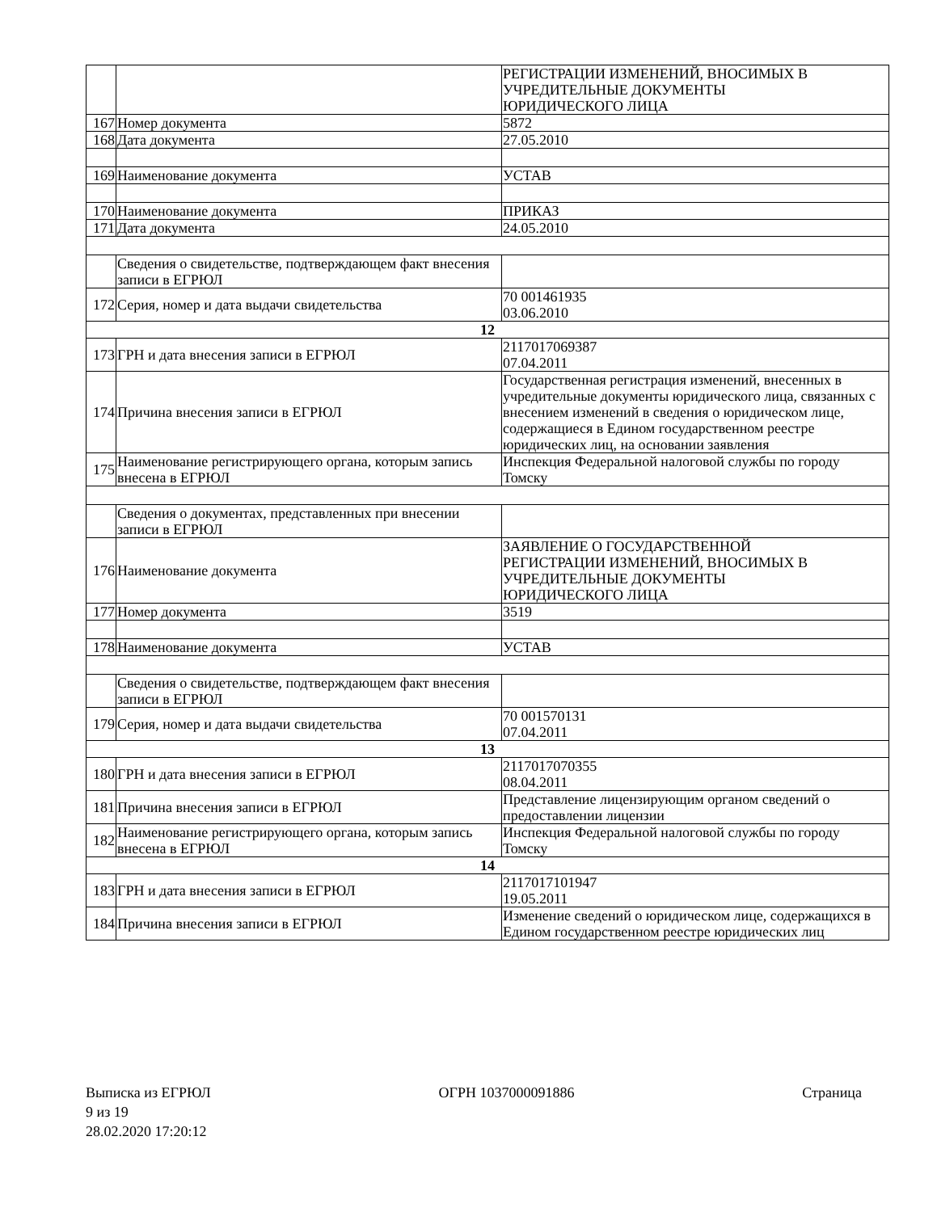| | | РЕГИСТРАЦИИ ИЗМЕНЕНИЙ, ВНОСИМЫХ В УЧРЕДИТЕЛЬНЫЕ ДОКУМЕНТЫ ЮРИДИЧЕСКОГО ЛИЦА |
| 167 | Номер документа | 5872 |
| 168 | Дата документа | 27.05.2010 |
| 169 | Наименование документа | УСТАВ |
| 170 | Наименование документа | ПРИКАЗ |
| 171 | Дата документа | 24.05.2010 |
| | Сведения о свидетельстве, подтверждающем факт внесения записи в ЕГРЮЛ | |
| 172 | Серия, номер и дата выдачи свидетельства | 70 001461935 03.06.2010 |
| 12 | | |
| 173 | ГРН и дата внесения записи в ЕГРЮЛ | 2117017069387 07.04.2011 |
| 174 | Причина внесения записи в ЕГРЮЛ | Государственная регистрация изменений, внесенных в учредительные документы юридического лица, связанных с внесением изменений в сведения о юридическом лице, содержащиеся в Едином государственном реестре юридических лиц, на основании заявления |
| 175 | Наименование регистрирующего органа, которым запись внесена в ЕГРЮЛ | Инспекция Федеральной налоговой службы по городу Томску |
| | Сведения о документах, представленных при внесении записи в ЕГРЮЛ | |
| 176 | Наименование документа | ЗАЯВЛЕНИЕ О ГОСУДАРСТВЕННОЙ РЕГИСТРАЦИИ ИЗМЕНЕНИЙ, ВНОСИМЫХ В УЧРЕДИТЕЛЬНЫЕ ДОКУМЕНТЫ ЮРИДИЧЕСКОГО ЛИЦА |
| 177 | Номер документа | 3519 |
| 178 | Наименование документа | УСТАВ |
| | Сведения о свидетельстве, подтверждающем факт внесения записи в ЕГРЮЛ | |
| 179 | Серия, номер и дата выдачи свидетельства | 70 001570131 07.04.2011 |
| 13 | | |
| 180 | ГРН и дата внесения записи в ЕГРЮЛ | 2117017070355 08.04.2011 |
| 181 | Причина внесения записи в ЕГРЮЛ | Представление лицензирующим органом сведений о предоставлении лицензии |
| 182 | Наименование регистрирующего органа, которым запись внесена в ЕГРЮЛ | Инспекция Федеральной налоговой службы по городу Томску |
| 14 | | |
| 183 | ГРН и дата внесения записи в ЕГРЮЛ | 2117017101947 19.05.2011 |
| 184 | Причина внесения записи в ЕГРЮЛ | Изменение сведений о юридическом лице, содержащихся в Едином государственном реестре юридических лиц |
Выписка из ЕГРЮЛ ОГРН 1037000091886 Страница
9 из 19
28.02.2020 17:20:12